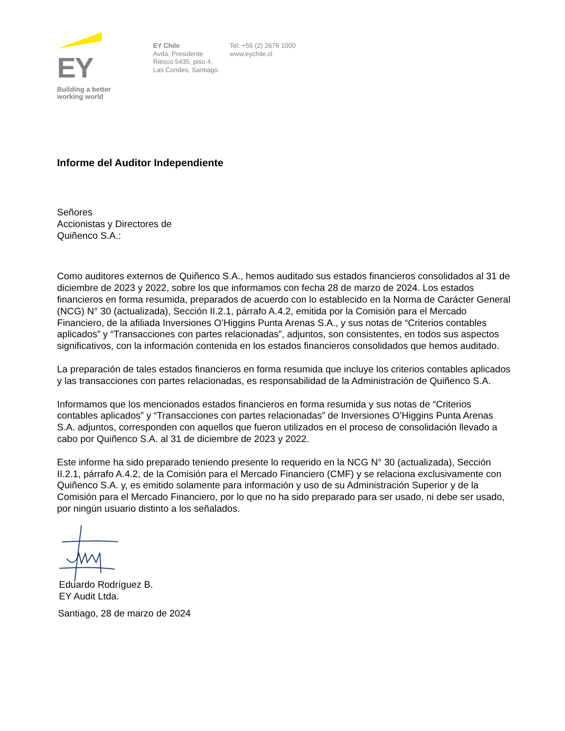EY
Building a better
working world
EY Chile
Avda. Presidente
Riesco 5435, piso 4,
Las Condes, Santiago
Tel: +56 (2) 2676 1000
www.eychile.cl
Informe del Auditor Independiente
Señores
Accionistas y Directores de
Quiñenco S.A.:
Como auditores externos de Quiñenco S.A., hemos auditado sus estados financieros consolidados al 31 de diciembre de 2023 y 2022, sobre los que informamos con fecha 28 de marzo de 2024. Los estados financieros en forma resumida, preparados de acuerdo con lo establecido en la Norma de Carácter General (NCG) N° 30 (actualizada), Sección II.2.1, párrafo A.4.2, emitida por la Comisión para el Mercado Financiero, de la afiliada Inversiones O’Higgins Punta Arenas S.A., y sus notas de “Criterios contables aplicados” y “Transacciones con partes relacionadas”, adjuntos, son consistentes, en todos sus aspectos significativos, con la información contenida en los estados financieros consolidados que hemos auditado.
La preparación de tales estados financieros en forma resumida que incluye los criterios contables aplicados y las transacciones con partes relacionadas, es responsabilidad de la Administración de Quiñenco S.A.
Informamos que los mencionados estados financieros en forma resumida y sus notas de “Criterios contables aplicados” y “Transacciones con partes relacionadas” de Inversiones O’Higgins Punta Arenas S.A. adjuntos, corresponden con aquellos que fueron utilizados en el proceso de consolidación llevado a cabo por Quiñenco S.A. al 31 de diciembre de 2023 y 2022.
Este informe ha sido preparado teniendo presente lo requerido en la NCG N° 30 (actualizada), Sección II.2.1, párrafo A.4.2, de la Comisión para el Mercado Financiero (CMF) y se relaciona exclusivamente con Quiñenco S.A. y, es emitido solamente para información y uso de su Administración Superior y de la Comisión para el Mercado Financiero, por lo que no ha sido preparado para ser usado, ni debe ser usado, por ningún usuario distinto a los señalados.
Eduardo Rodríguez B.
EY Audit Ltda.
Santiago, 28 de marzo de 2024